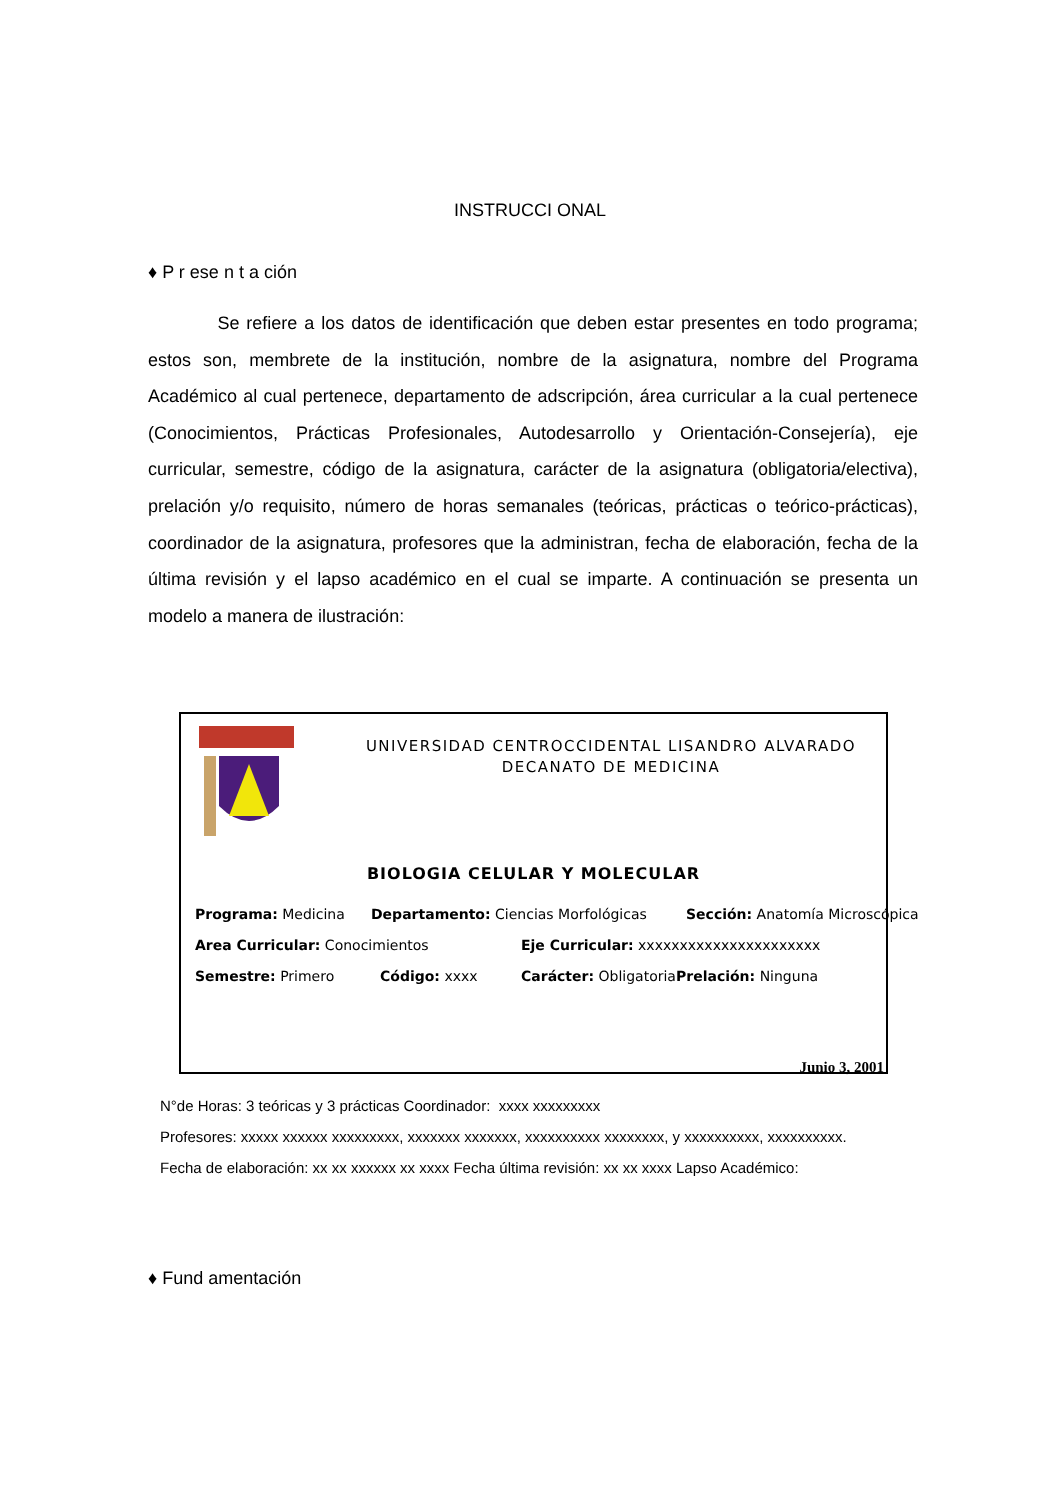INSTRUCCI ONAL
♦ P r ese n t a ción
Se refiere a los datos de identificación que deben estar presentes en todo programa; estos son, membrete de la institución, nombre de la asignatura, nombre del Programa Académico al cual pertenece, departamento de adscripción, área curricular a la cual pertenece (Conocimientos, Prácticas Profesionales, Autodesarrollo y Orientación-Consejería), eje curricular, semestre, código de la asignatura, carácter de la asignatura (obligatoria/electiva), prelación y/o requisito, número de horas semanales (teóricas, prácticas o teórico-prácticas), coordinador de la asignatura, profesores que la administran, fecha de elaboración, fecha de la última revisión y el lapso académico en el cual se imparte. A continuación se presenta un modelo a manera de ilustración:
UNIVERSIDAD CENTROCCIDENTAL LISANDRO ALVARADO
DECANATO DE MEDICINA
BIOLOGIA CELULAR Y MOLECULAR
Programa: Medicina Departamento: Ciencias Morfológicas Sección: Anatomía Microscópica
Area Curricular: Conocimientos Eje Curricular: xxxxxxxxxxxxxxxxxxxxxx
Semestre: Primero Código: xxxx Carácter: Obligatoria Prelación: Ninguna
Junio 3, 2001
N°de Horas: 3 teóricas y 3 prácticas Coordinador: xxxx xxxxxxxxx
Profesores: xxxxx xxxxxx xxxxxxxxx, xxxxxxx xxxxxxx, xxxxxxxxxx xxxxxxxx, y xxxxxxxxxx, xxxxxxxxxx.
Fecha de elaboración: xx xx xxxxxx xx xxxx Fecha última revisión: xx xx xxxx Lapso Académico:
♦ Fund amentación